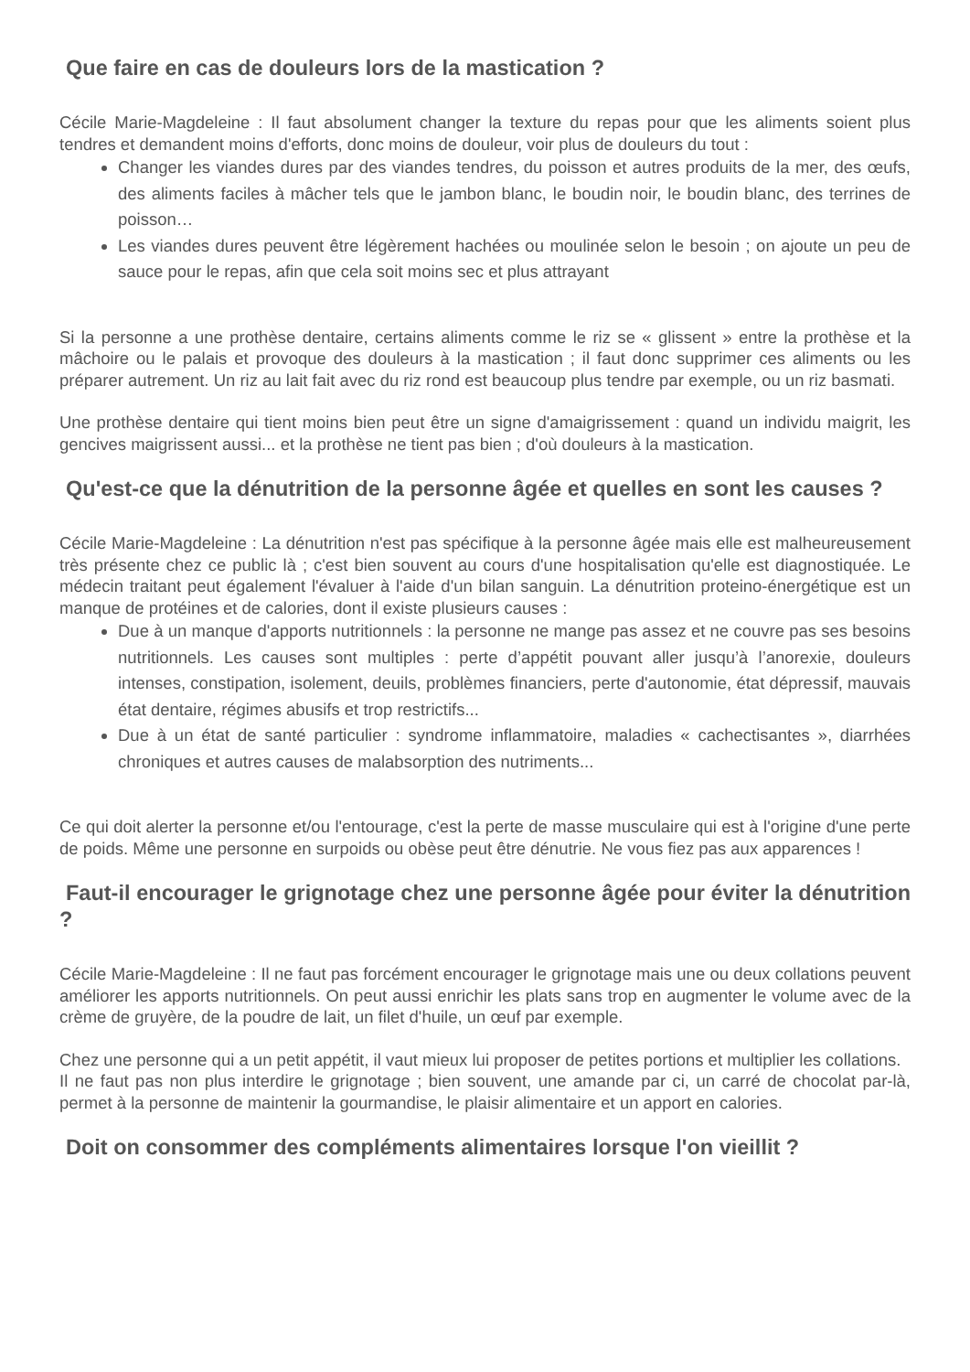Que faire en cas de douleurs lors de la mastication ?
Cécile Marie-Magdeleine : Il faut absolument changer la texture du repas pour que les aliments soient plus tendres et demandent moins d'efforts, donc moins de douleur, voir plus de douleurs du tout :
Changer les viandes dures par des viandes tendres, du poisson et autres produits de la mer, des œufs, des aliments faciles à mâcher tels que le jambon blanc, le boudin noir, le boudin blanc, des terrines de poisson…
Les viandes dures peuvent être légèrement hachées ou moulinée selon le besoin ; on ajoute un peu de sauce pour le repas, afin que cela soit moins sec et plus attrayant
Si la personne a une prothèse dentaire, certains aliments comme le riz se « glissent » entre la prothèse et la mâchoire ou le palais et provoque des douleurs à la mastication ; il faut donc supprimer ces aliments ou les préparer autrement. Un riz au lait fait avec du riz rond est beaucoup plus tendre par exemple, ou un riz basmati.
Une prothèse dentaire qui tient moins bien peut être un signe d'amaigrissement : quand un individu maigrit, les gencives maigrissent aussi... et la prothèse ne tient pas bien ; d'où douleurs à la mastication.
Qu'est-ce que la dénutrition de la personne âgée et quelles en sont les causes ?
Cécile Marie-Magdeleine : La dénutrition n'est pas spécifique à la personne âgée mais elle est malheureusement très présente chez ce public là ; c'est bien souvent au cours d'une hospitalisation qu'elle est diagnostiquée. Le médecin traitant peut également l'évaluer à l'aide d'un bilan sanguin. La dénutrition proteino-énergétique est un manque de protéines et de calories, dont il existe plusieurs causes :
Due à un manque d'apports nutritionnels : la personne ne mange pas assez et ne couvre pas ses besoins nutritionnels. Les causes sont multiples : perte d’appétit pouvant aller jusqu’à l’anorexie, douleurs intenses, constipation, isolement, deuils, problèmes financiers, perte d'autonomie, état dépressif, mauvais état dentaire, régimes abusifs et trop restrictifs...
Due à un état de santé particulier : syndrome inflammatoire, maladies « cachectisantes », diarrhées chroniques et autres causes de malabsorption des nutriments...
Ce qui doit alerter la personne et/ou l'entourage, c'est la perte de masse musculaire qui est à l'origine d'une perte de poids. Même une personne en surpoids ou obèse peut être dénutrie. Ne vous fiez pas aux apparences !
Faut-il encourager le grignotage chez une personne âgée pour éviter la dénutrition ?
Cécile Marie-Magdeleine : Il ne faut pas forcément encourager le grignotage mais une ou deux collations peuvent améliorer les apports nutritionnels. On peut aussi enrichir les plats sans trop en augmenter le volume avec de la crème de gruyère, de la poudre de lait, un filet d'huile, un œuf par exemple.
Chez une personne qui a un petit appétit, il vaut mieux lui proposer de petites portions et multiplier les collations.
Il ne faut pas non plus interdire le grignotage ; bien souvent, une amande par ci, un carré de chocolat par-là, permet à la personne de maintenir la gourmandise, le plaisir alimentaire et un apport en calories.
Doit on consommer des compléments alimentaires lorsque l'on vieillit ?